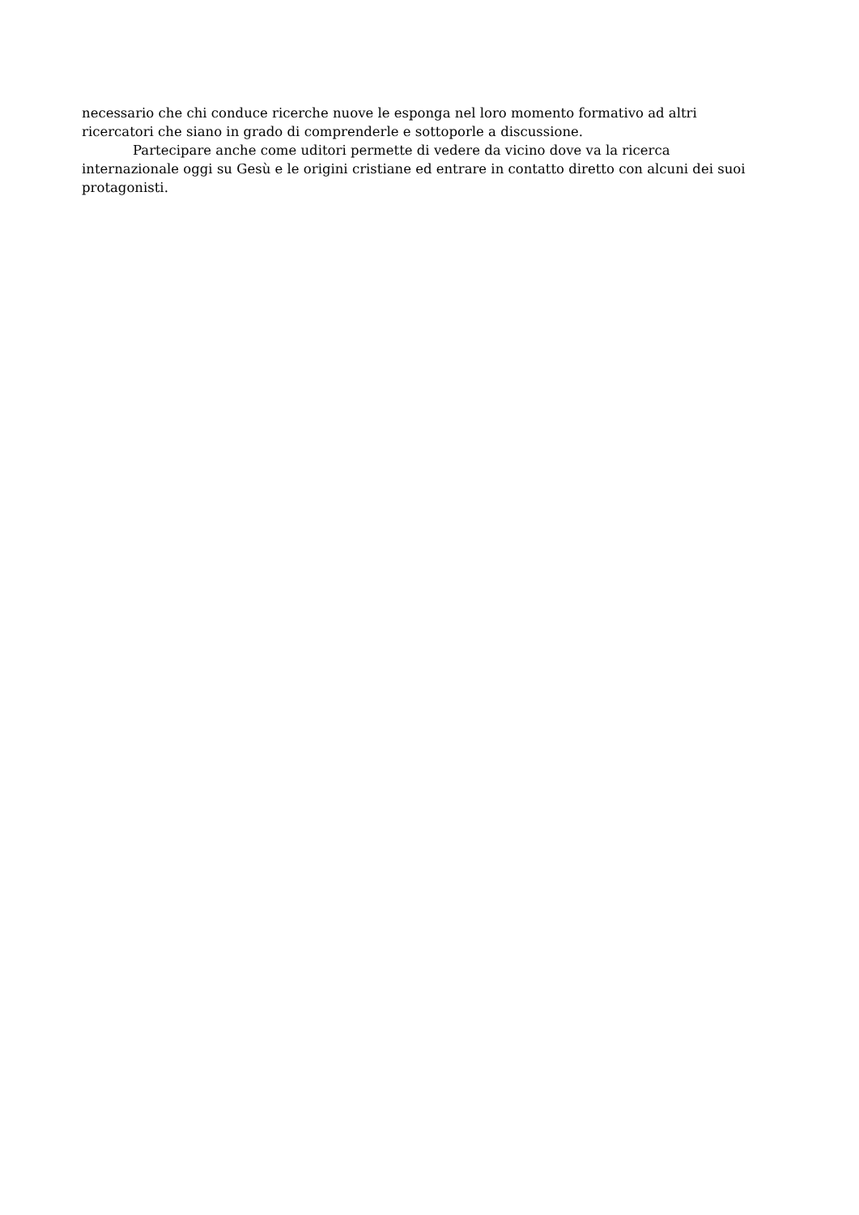necessario che chi conduce ricerche nuove le esponga nel loro momento formativo ad altri ricercatori che siano in grado di comprenderle e sottoporle a discussione.
Partecipare anche come uditori permette di vedere da vicino dove va la ricerca internazionale oggi su Gesù e le origini cristiane ed entrare in contatto diretto con alcuni dei suoi protagonisti.